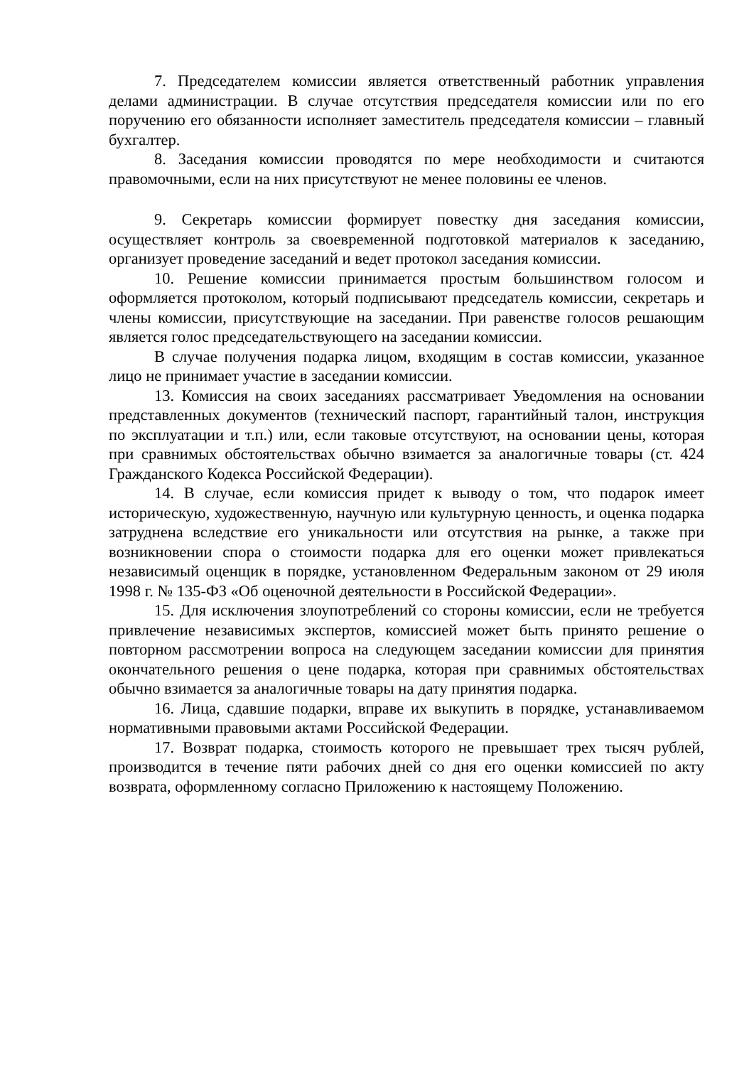7. Председателем комиссии является ответственный работник управления делами администрации. В случае отсутствия председателя комиссии или по его поручению его обязанности исполняет заместитель председателя комиссии – главный бухгалтер.
8. Заседания комиссии проводятся по мере необходимости и считаются правомочными, если на них присутствуют не менее половины ее членов.
9. Секретарь комиссии формирует повестку дня заседания комиссии, осуществляет контроль за своевременной подготовкой материалов к заседанию, организует проведение заседаний и ведет протокол заседания комиссии.
10. Решение комиссии принимается простым большинством голосом и оформляется протоколом, который подписывают председатель комиссии, секретарь и члены комиссии, присутствующие на заседании. При равенстве голосов решающим является голос председательствующего на заседании комиссии.
В случае получения подарка лицом, входящим в состав комиссии, указанное лицо не принимает участие в заседании комиссии.
13. Комиссия на своих заседаниях рассматривает Уведомления на основании представленных документов (технический паспорт, гарантийный талон, инструкция по эксплуатации и т.п.) или, если таковые отсутствуют, на основании цены, которая при сравнимых обстоятельствах обычно взимается за аналогичные товары (ст. 424 Гражданского Кодекса Российской Федерации).
14. В случае, если комиссия придет к выводу о том, что подарок имеет историческую, художественную, научную или культурную ценность, и оценка подарка затруднена вследствие его уникальности или отсутствия на рынке, а также при возникновении спора о стоимости подарка для его оценки может привлекаться независимый оценщик в порядке, установленном Федеральным законом от 29 июля 1998 г. № 135-ФЗ «Об оценочной деятельности в Российской Федерации».
15. Для исключения злоупотреблений со стороны комиссии, если не требуется привлечение независимых экспертов, комиссией может быть принято решение о повторном рассмотрении вопроса на следующем заседании комиссии для принятия окончательного решения о цене подарка, которая при сравнимых обстоятельствах обычно взимается за аналогичные товары на дату принятия подарка.
16. Лица, сдавшие подарки, вправе их выкупить в порядке, устанавливаемом нормативными правовыми актами Российской Федерации.
17. Возврат подарка, стоимость которого не превышает трех тысяч рублей, производится в течение пяти рабочих дней со дня его оценки комиссией по акту возврата, оформленному согласно Приложению к настоящему Положению.